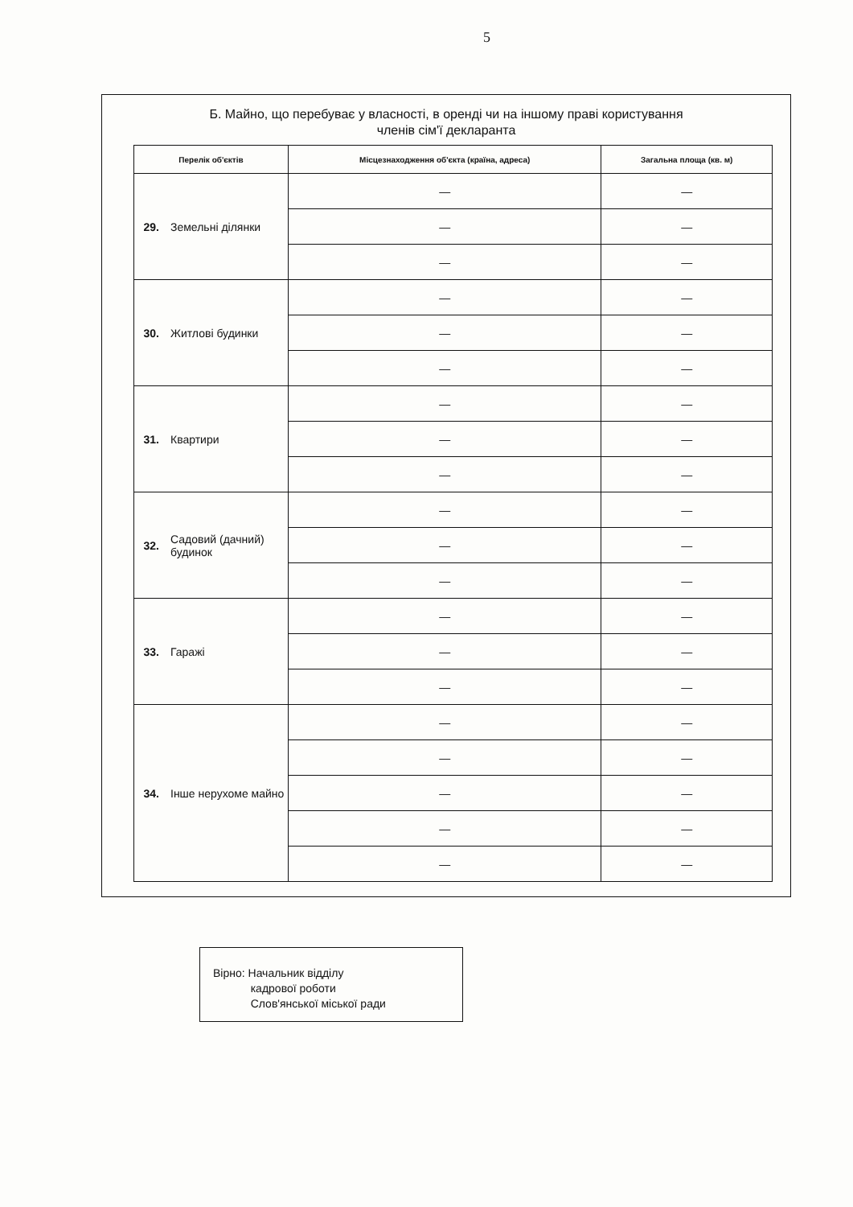5
Б. Майно, що перебуває у власності, в оренді чи на іншому праві користування
членів сім'ї декларанта
| Перелік об'єктів | | Місцезнаходження об'єкта (країна, адреса) | Загальна площа (кв. м) |
| --- | --- | --- | --- |
| 29. | Земельні ділянки | — | — |
| | | — | — |
| | | — | — |
| 30. | Житлові будинки | — | — |
| | | — | — |
| | | — | — |
| 31. | Квартири | — | — |
| | | — | — |
| | | — | — |
| 32. | Садовий (дачний) будинок | — | — |
| | | — | — |
| | | — | — |
| 33. | Гаражі | — | — |
| | | — | — |
| | | — | — |
| 34. | Інше нерухоме майно | — | — |
| | | — | — |
| | | — | — |
| | | — | — |
| | | — | — |
Вірно: Начальник відділу
кадрової роботи
Слов'янської міської ради